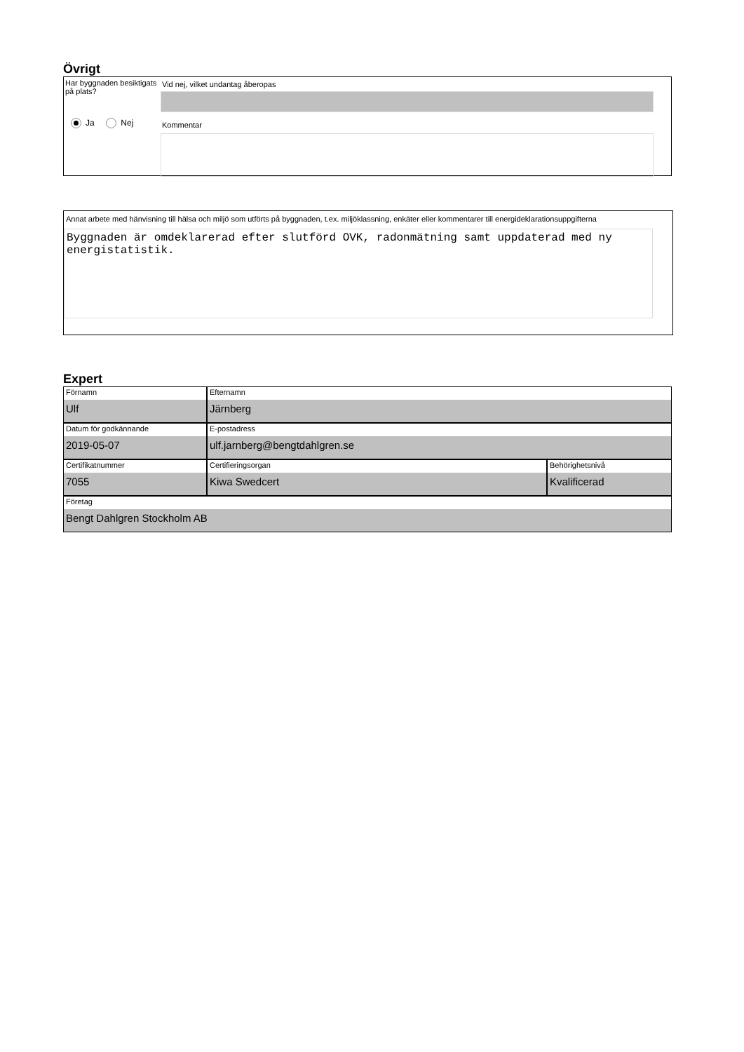Övrigt
Har byggnaden besiktigats på plats?
Ja Nej
Vid nej, vilket undantag åberopas
Kommentar
Annat arbete med hänvisning till hälsa och miljö som utförts på byggnaden, t.ex. miljöklassning, enkäter eller kommentarer till energideklarationsuppgifterna
Byggnaden är omdeklarerad efter slutförd OVK, radonmätning samt uppdaterad med ny energistatistik.
Expert
Förnamn
Ulf
Efternamn
Järnberg
Datum för godkännande
2019-05-07
E-postadress
ulf.jarnberg@bengtdahlgren.se
Certifikatnummer
7055
Certifieringsorgan
Kiwa Swedcert
Behörighetsnivå
Kvalificerad
Företag
Bengt Dahlgren Stockholm AB